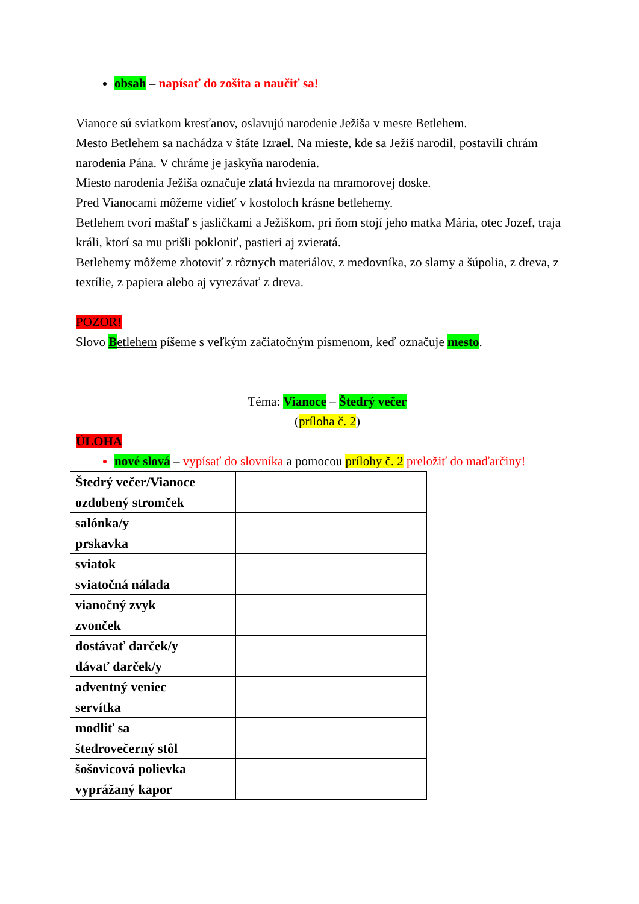obsah – napísať do zošita a naučiť sa!
Vianoce sú sviatkom kresťanov, oslavujú narodenie Ježiša v meste Betlehem.
Mesto Betlehem sa nachádza v štáte Izrael. Na mieste, kde sa Ježiš narodil, postavili chrám narodenia Pána. V chráme je jaskyňa narodenia.
Miesto narodenia Ježiša označuje zlatá hviezda na mramorovej doske.
Pred Vianocami môžeme vidieť v kostoloch krásne betlehemy.
Betlehem tvorí maštaľ s jasličkami a Ježiškom, pri ňom stojí jeho matka Mária, otec Jozef, traja králi, ktorí sa mu prišli pokloniť, pastieri aj zvieratá.
Betlehemy môžeme zhotoviť z rôznych materiálov, z medovníka, zo slamy a šúpolia, z dreva, z textílie, z papiera alebo aj vyrezávať z dreva.
POZOR!
Slovo Betlehem píšeme s veľkým začiatočným písmenom, keď označuje mesto.
Téma: Vianoce – Štedrý večer
(príloha č. 2)
ÚLOHA
nové slová – vypísať do slovníka a pomocou prílohy č. 2 preložiť do maďarčiny!
| Štedrý večer/Vianoce | |
| ozdobený stromček | |
| salónka/y | |
| prskavka | |
| sviatok | |
| sviatočná nálada | |
| vianočný zvyk | |
| zvonček | |
| dostávať darček/y | |
| dávať darček/y | |
| adventný veniec | |
| servítka | |
| modliť sa | |
| štedrovečerný stôl | |
| šošovicová polievka | |
| vyprážaný kapor | |